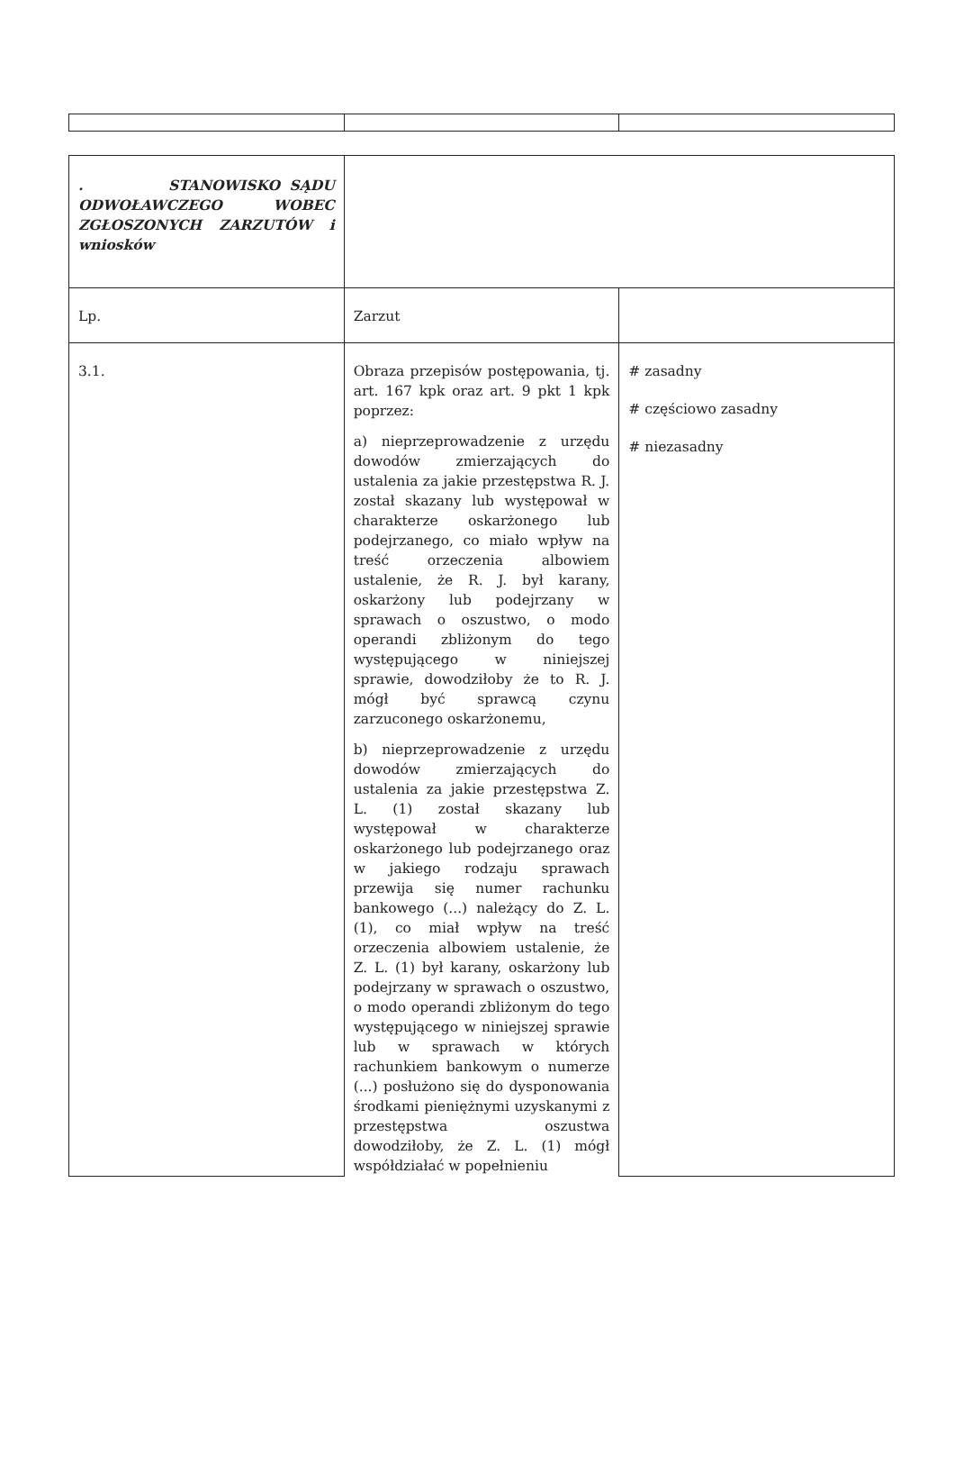| . STANOWISKO SĄDU ODWOŁAWCZEGO WOBEC ZGŁOSZONYCH ZARZUTÓW i wniosków | | |
| Lp. | Zarzut | |
| 3.1. | Obraza przepisów postępowania, tj. art. 167 kpk oraz art. 9 pkt 1 kpk poprzez: a) nieprzeprowadzenie z urzędu dowodów zmierzających do ustalenia za jakie przestępstwa R. J. został skazany lub występował w charakterze oskarżonego lub podejrzanego, co miało wpływ na treść orzeczenia albowiem ustalenie, że R. J. był karany, oskarżony lub podejrzany w sprawach o oszustwo, o modo operandi zbliżonym do tego występującego w niniejszej sprawie, dowodziłoby że to R. J. mógł być sprawcą czynu zarzuconego oskarżonemu, b) nieprzeprowadzenie z urzędu dowodów zmierzających do ustalenia za jakie przestępstwa Z. L. (1) został skazany lub występował w charakterze oskarżonego lub podejrzanego oraz w jakiego rodzaju sprawach przewija się numer rachunku bankowego (...) należący do Z. L. (1), co miał wpływ na treść orzeczenia albowiem ustalenie, że Z. L. (1) był karany, oskarżony lub podejrzany w sprawach o oszustwo, o modo operandi zbliżonym do tego występującego w niniejszej sprawie lub w sprawach w których rachunkiem bankowym o numerze (...) posłużono się do dysponowania środkami pieniężnymi uzyskanymi z przestępstwa oszustwa dowodziłoby, że Z. L. (1) mógł współdziałać w popełnieniu | # zasadny # częściowo zasadny # niezasadny |